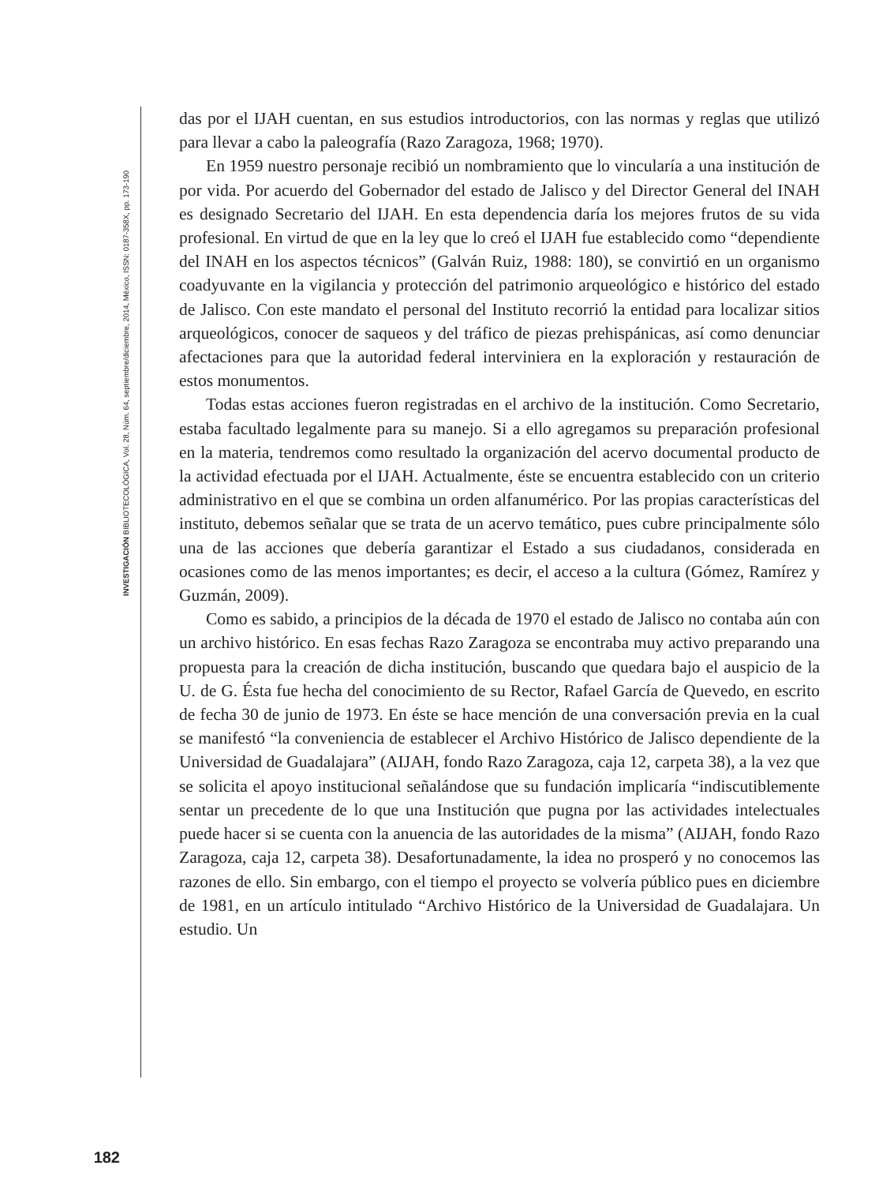INVESTIGACIÓN BIBLIOTECOLÓGICA, Vol. 28, Núm. 64, septiembre/diciembre, 2014, México, ISSN: 0187-358X, pp. 173-190
182
das por el IJAH cuentan, en sus estudios introductorios, con las normas y reglas que utilizó para llevar a cabo la paleografía (Razo Zaragoza, 1968; 1970).
En 1959 nuestro personaje recibió un nombramiento que lo vincularía a una institución de por vida. Por acuerdo del Gobernador del estado de Jalisco y del Director General del INAH es designado Secretario del IJAH. En esta dependencia daría los mejores frutos de su vida profesional. En virtud de que en la ley que lo creó el IJAH fue establecido como “dependiente del INAH en los aspectos técnicos” (Galván Ruiz, 1988: 180), se convirtió en un organismo coadyuvante en la vigilancia y protección del patrimonio arqueológico e histórico del estado de Jalisco. Con este mandato el personal del Instituto recorrió la entidad para localizar sitios arqueológicos, conocer de saqueos y del tráfico de piezas prehispánicas, así como denunciar afectaciones para que la autoridad federal interviniera en la exploración y restauración de estos monumentos.
Todas estas acciones fueron registradas en el archivo de la institución. Como Secretario, estaba facultado legalmente para su manejo. Si a ello agregamos su preparación profesional en la materia, tendremos como resultado la organización del acervo documental producto de la actividad efectuada por el IJAH. Actualmente, éste se encuentra establecido con un criterio administrativo en el que se combina un orden alfanumérico. Por las propias características del instituto, debemos señalar que se trata de un acervo temático, pues cubre principalmente sólo una de las acciones que debería garantizar el Estado a sus ciudadanos, considerada en ocasiones como de las menos importantes; es decir, el acceso a la cultura (Gómez, Ramírez y Guzmán, 2009).
Como es sabido, a principios de la década de 1970 el estado de Jalisco no contaba aún con un archivo histórico. En esas fechas Razo Zaragoza se encontraba muy activo preparando una propuesta para la creación de dicha institución, buscando que quedara bajo el auspicio de la U. de G. Ésta fue hecha del conocimiento de su Rector, Rafael García de Quevedo, en escrito de fecha 30 de junio de 1973. En éste se hace mención de una conversación previa en la cual se manifestó “la conveniencia de establecer el Archivo Histórico de Jalisco dependiente de la Universidad de Guadalajara” (AIJAH, fondo Razo Zaragoza, caja 12, carpeta 38), a la vez que se solicita el apoyo institucional señalándose que su fundación implicaría “indiscutiblemente sentar un precedente de lo que una Institución que pugna por las actividades intelectuales puede hacer si se cuenta con la anuencia de las autoridades de la misma” (AIJAH, fondo Razo Zaragoza, caja 12, carpeta 38). Desafortunadamente, la idea no prosperó y no conocemos las razones de ello. Sin embargo, con el tiempo el proyecto se volvería público pues en diciembre de 1981, en un artículo intitulado “Archivo Histórico de la Universidad de Guadalajara. Un estudio. Un